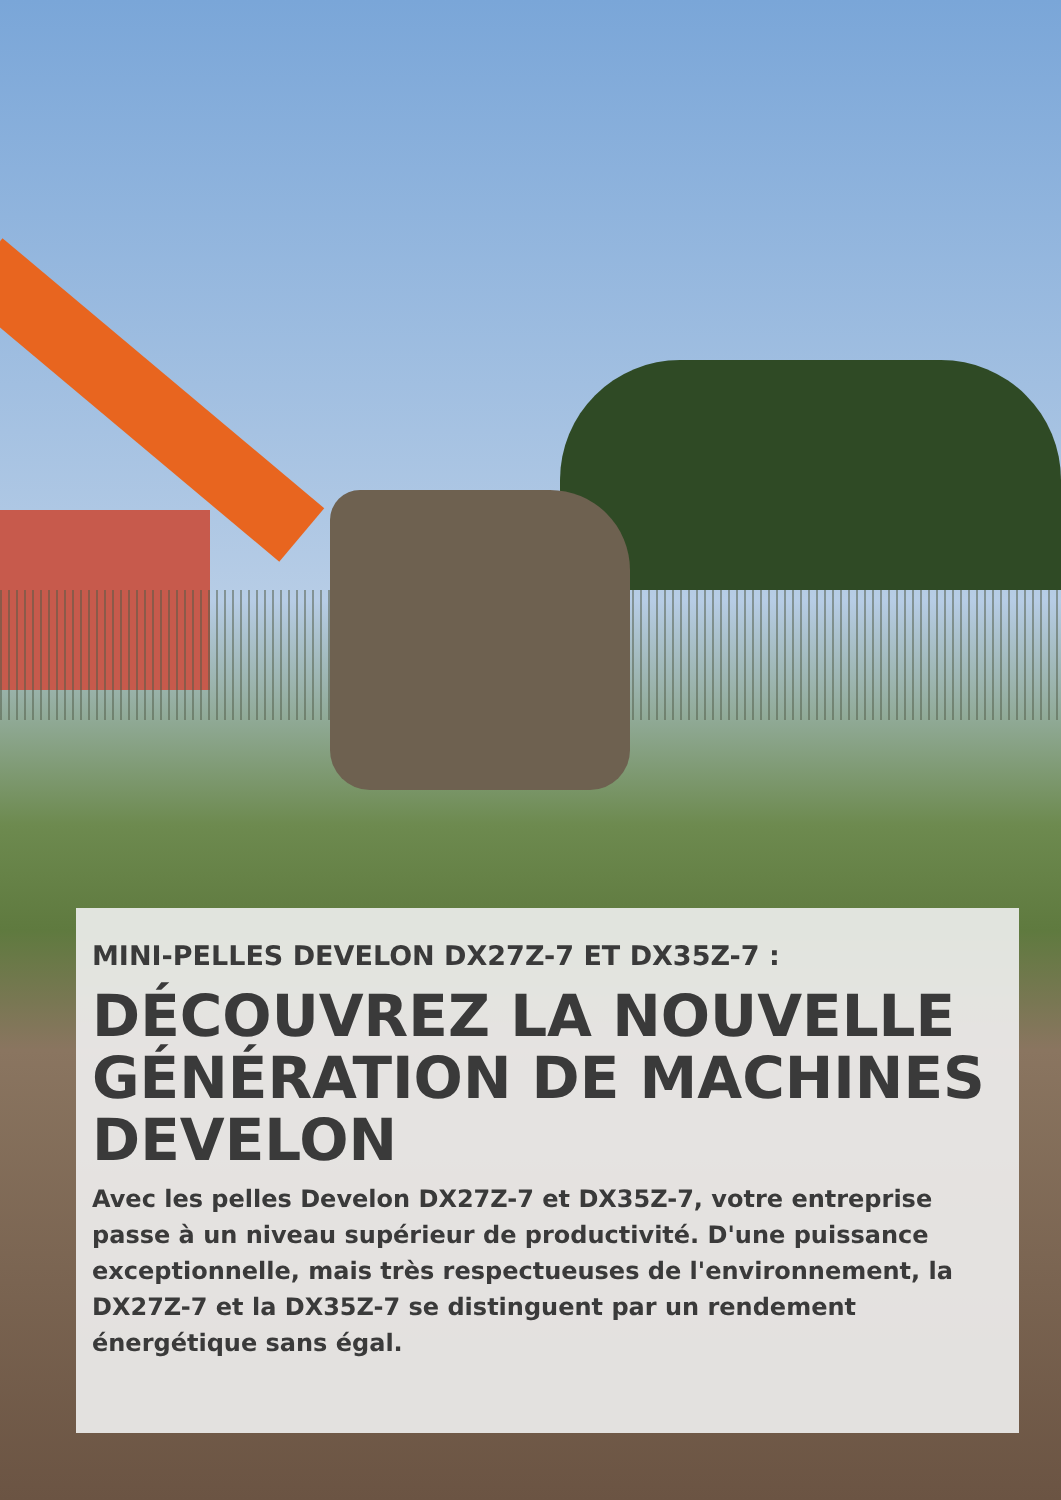MINI-PELLES DEVELON DX27Z-7 ET DX35Z-7 :
DÉCOUVREZ LA NOUVELLE GÉNÉRATION DE MACHINES DEVELON
Avec les pelles Develon DX27Z-7 et DX35Z-7, votre entreprise passe à un niveau supérieur de productivité. D'une puissance exceptionnelle, mais très respectueuses de l'environnement, la DX27Z-7 et la DX35Z-7 se distinguent par un rendement énergétique sans égal.